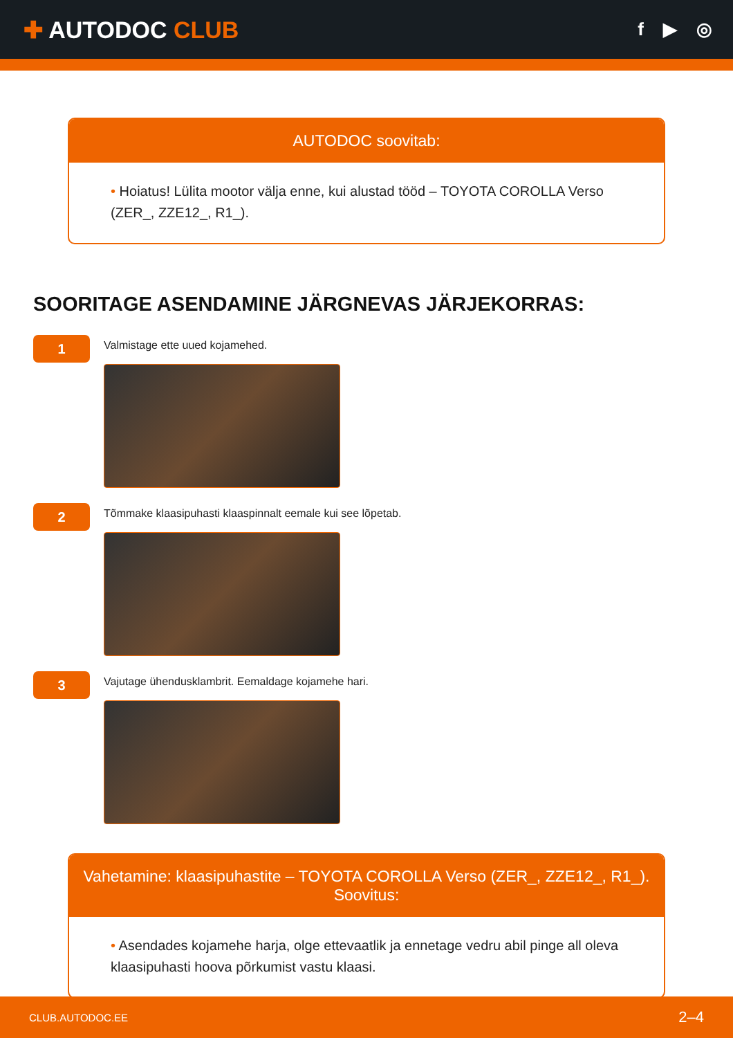✚ AUTODOC CLUB
f ▶ ◎
AUTODOC soovitab:
• Hoiatus! Lülita mootor välja enne, kui alustad tööd – TOYOTA COROLLA Verso (ZER_, ZZE12_, R1_).
SOORITAGE ASENDAMINE JÄRGNEVAS JÄRJEKORRAS:
1
Valmistage ette uued kojamehed.
2
Tõmmake klaasipuhasti klaaspinnalt eemale kui see lõpetab.
3
Vajutage ühendusklambrit. Eemaldage kojamehe hari.
Vahetamine: klaasipuhastite – TOYOTA COROLLA Verso (ZER_, ZZE12_, R1_). Soovitus:
• Asendades kojamehe harja, olge ettevaatlik ja ennetage vedru abil pinge all oleva klaasipuhasti hoova põrkumist vastu klaasi.
CLUB.AUTODOC.EE 2–4